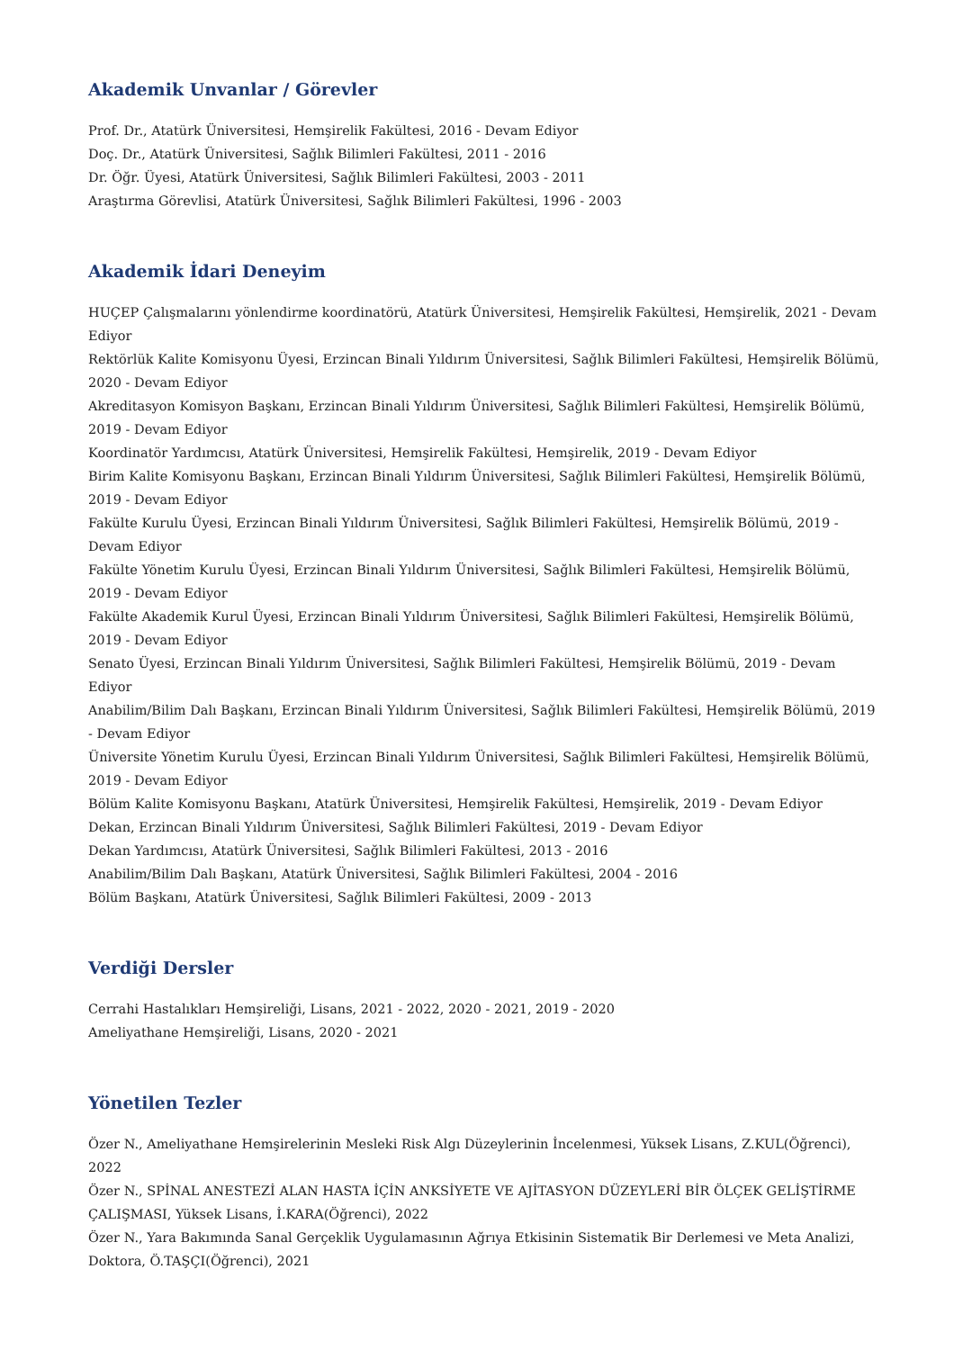Akademik Unvanlar / Görevler
Prof. Dr., Atatürk Üniversitesi, Hemşirelik Fakültesi, 2016 - Devam Ediyor
Doç. Dr., Atatürk Üniversitesi, Sağlık Bilimleri Fakültesi, 2011 - 2016
Dr. Öğr. Üyesi, Atatürk Üniversitesi, Sağlık Bilimleri Fakültesi, 2003 - 2011
Araştırma Görevlisi, Atatürk Üniversitesi, Sağlık Bilimleri Fakültesi, 1996 - 2003
Akademik İdari Deneyim
HUÇEP Çalışmalarını yönlendirme koordinatörü, Atatürk Üniversitesi, Hemşirelik Fakültesi, Hemşirelik, 2021 - Devam Ediyor
Rektörlük Kalite Komisyonu Üyesi, Erzincan Binali Yıldırım Üniversitesi, Sağlık Bilimleri Fakültesi, Hemşirelik Bölümü, 2020 - Devam Ediyor
Akreditasyon Komisyon Başkanı, Erzincan Binali Yıldırım Üniversitesi, Sağlık Bilimleri Fakültesi, Hemşirelik Bölümü, 2019 - Devam Ediyor
Koordinatör Yardımcısı, Atatürk Üniversitesi, Hemşirelik Fakültesi, Hemşirelik, 2019 - Devam Ediyor
Birim Kalite Komisyonu Başkanı, Erzincan Binali Yıldırım Üniversitesi, Sağlık Bilimleri Fakültesi, Hemşirelik Bölümü, 2019 - Devam Ediyor
Fakülte Kurulu Üyesi, Erzincan Binali Yıldırım Üniversitesi, Sağlık Bilimleri Fakültesi, Hemşirelik Bölümü, 2019 - Devam Ediyor
Fakülte Yönetim Kurulu Üyesi, Erzincan Binali Yıldırım Üniversitesi, Sağlık Bilimleri Fakültesi, Hemşirelik Bölümü, 2019 - Devam Ediyor
Fakülte Akademik Kurul Üyesi, Erzincan Binali Yıldırım Üniversitesi, Sağlık Bilimleri Fakültesi, Hemşirelik Bölümü, 2019 - Devam Ediyor
Senato Üyesi, Erzincan Binali Yıldırım Üniversitesi, Sağlık Bilimleri Fakültesi, Hemşirelik Bölümü, 2019 - Devam Ediyor
Anabilim/Bilim Dalı Başkanı, Erzincan Binali Yıldırım Üniversitesi, Sağlık Bilimleri Fakültesi, Hemşirelik Bölümü, 2019 - Devam Ediyor
Üniversite Yönetim Kurulu Üyesi, Erzincan Binali Yıldırım Üniversitesi, Sağlık Bilimleri Fakültesi, Hemşirelik Bölümü, 2019 - Devam Ediyor
Bölüm Kalite Komisyonu Başkanı, Atatürk Üniversitesi, Hemşirelik Fakültesi, Hemşirelik, 2019 - Devam Ediyor
Dekan, Erzincan Binali Yıldırım Üniversitesi, Sağlık Bilimleri Fakültesi, 2019 - Devam Ediyor
Dekan Yardımcısı, Atatürk Üniversitesi, Sağlık Bilimleri Fakültesi, 2013 - 2016
Anabilim/Bilim Dalı Başkanı, Atatürk Üniversitesi, Sağlık Bilimleri Fakültesi, 2004 - 2016
Bölüm Başkanı, Atatürk Üniversitesi, Sağlık Bilimleri Fakültesi, 2009 - 2013
Verdiği Dersler
Cerrahi Hastalıkları Hemşireliği, Lisans, 2021 - 2022, 2020 - 2021, 2019 - 2020
Ameliyathane Hemşireliği, Lisans, 2020 - 2021
Yönetilen Tezler
Özer N., Ameliyathane Hemşirelerinin Mesleki Risk Algı Düzeylerinin İncelenmesi, Yüksek Lisans, Z.KUL(Öğrenci), 2022
Özer N., SPİNAL ANESTEZİ ALAN HASTA İÇİN ANKSİYETE VE AJİTASYON DÜZEYLERİ BİR ÖLÇEK GELİŞTİRME ÇALIŞMASI, Yüksek Lisans, İ.KARA(Öğrenci), 2022
Özer N., Yara Bakımında Sanal Gerçeklik Uygulamasının Ağrıya Etkisinin Sistematik Bir Derlemesi ve Meta Analizi, Doktora, Ö.TAŞÇI(Öğrenci), 2021